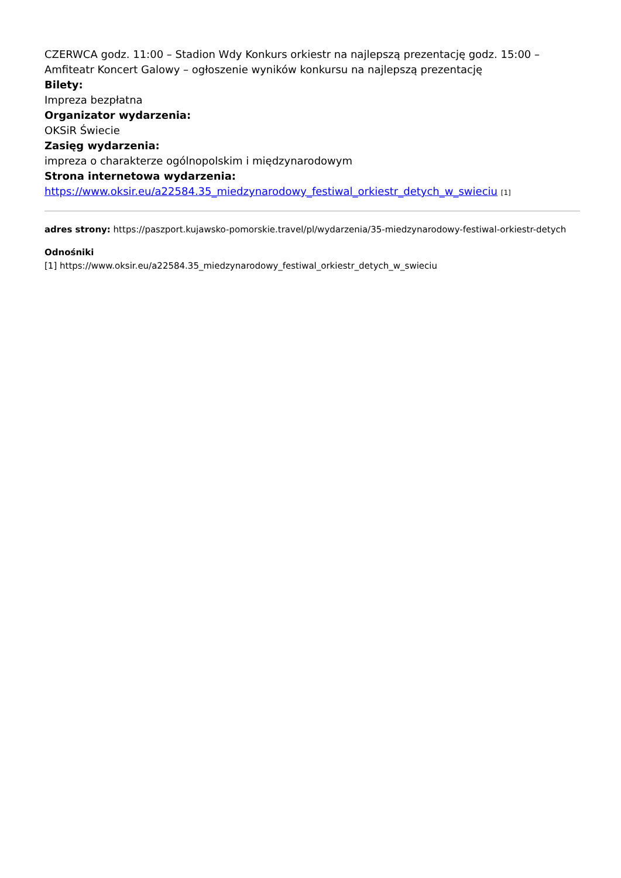CZERWCA godz. 11:00 – Stadion Wdy Konkurs orkiestr na najlepszą prezentację godz. 15:00 – Amfiteatr Koncert Galowy – ogłoszenie wyników konkursu na najlepszą prezentację
Bilety:
Impreza bezpłatna
Organizator wydarzenia:
OKSiR Świecie
Zasięg wydarzenia:
impreza o charakterze ogólnopolskim i międzynarodowym
Strona internetowa wydarzenia:
https://www.oksir.eu/a22584.35_miedzynarodowy_festiwal_orkiestr_detych_w_swieciu [1]
adres strony: https://paszport.kujawsko-pomorskie.travel/pl/wydarzenia/35-miedzynarodowy-festiwal-orkiestr-detych
Odnośniki
[1] https://www.oksir.eu/a22584.35_miedzynarodowy_festiwal_orkiestr_detych_w_swieciu